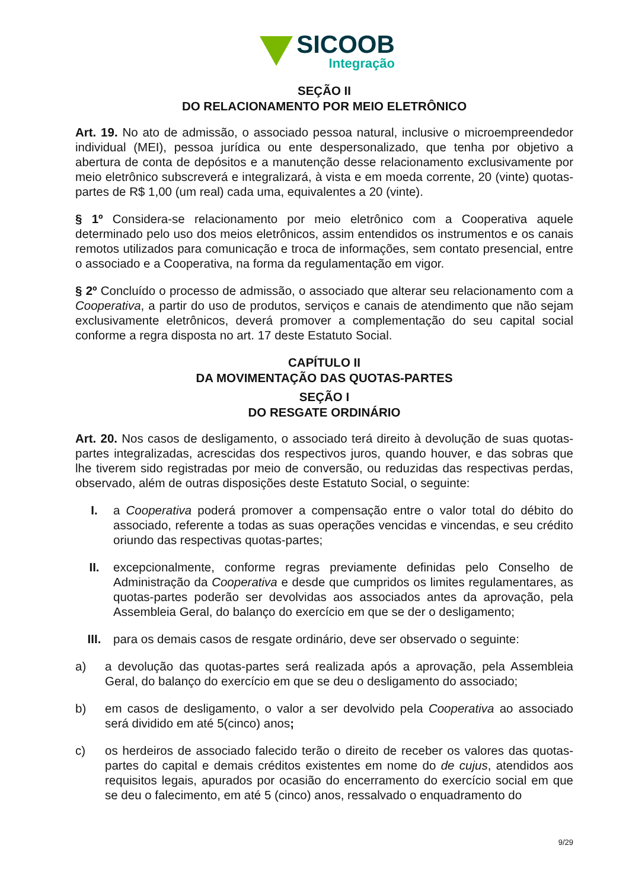SICOOB
Integração
SEÇÃO II
DO RELACIONAMENTO POR MEIO ELETRÔNICO
Art. 19. No ato de admissão, o associado pessoa natural, inclusive o microempreendedor individual (MEI), pessoa jurídica ou ente despersonalizado, que tenha por objetivo a abertura de conta de depósitos e a manutenção desse relacionamento exclusivamente por meio eletrônico subscreverá e integralizará, à vista e em moeda corrente, 20 (vinte) quotas-partes de R$ 1,00 (um real) cada uma, equivalentes a 20 (vinte).
§ 1º Considera-se relacionamento por meio eletrônico com a Cooperativa aquele determinado pelo uso dos meios eletrônicos, assim entendidos os instrumentos e os canais remotos utilizados para comunicação e troca de informações, sem contato presencial, entre o associado e a Cooperativa, na forma da regulamentação em vigor.
§ 2º Concluído o processo de admissão, o associado que alterar seu relacionamento com a Cooperativa, a partir do uso de produtos, serviços e canais de atendimento que não sejam exclusivamente eletrônicos, deverá promover a complementação do seu capital social conforme a regra disposta no art. 17 deste Estatuto Social.
CAPÍTULO II
DA MOVIMENTAÇÃO DAS QUOTAS-PARTES
SEÇÃO I
DO RESGATE ORDINÁRIO
Art. 20. Nos casos de desligamento, o associado terá direito à devolução de suas quotas-partes integralizadas, acrescidas dos respectivos juros, quando houver, e das sobras que lhe tiverem sido registradas por meio de conversão, ou reduzidas das respectivas perdas, observado, além de outras disposições deste Estatuto Social, o seguinte:
I. a Cooperativa poderá promover a compensação entre o valor total do débito do associado, referente a todas as suas operações vencidas e vincendas, e seu crédito oriundo das respectivas quotas-partes;
II. excepcionalmente, conforme regras previamente definidas pelo Conselho de Administração da Cooperativa e desde que cumpridos os limites regulamentares, as quotas-partes poderão ser devolvidas aos associados antes da aprovação, pela Assembleia Geral, do balanço do exercício em que se der o desligamento;
III. para os demais casos de resgate ordinário, deve ser observado o seguinte:
a) a devolução das quotas-partes será realizada após a aprovação, pela Assembleia Geral, do balanço do exercício em que se deu o desligamento do associado;
b) em casos de desligamento, o valor a ser devolvido pela Cooperativa ao associado será dividido em até 5(cinco) anos;
c) os herdeiros de associado falecido terão o direito de receber os valores das quotas-partes do capital e demais créditos existentes em nome do de cujus, atendidos aos requisitos legais, apurados por ocasião do encerramento do exercício social em que se deu o falecimento, em até 5 (cinco) anos, ressalvado o enquadramento do
9/29